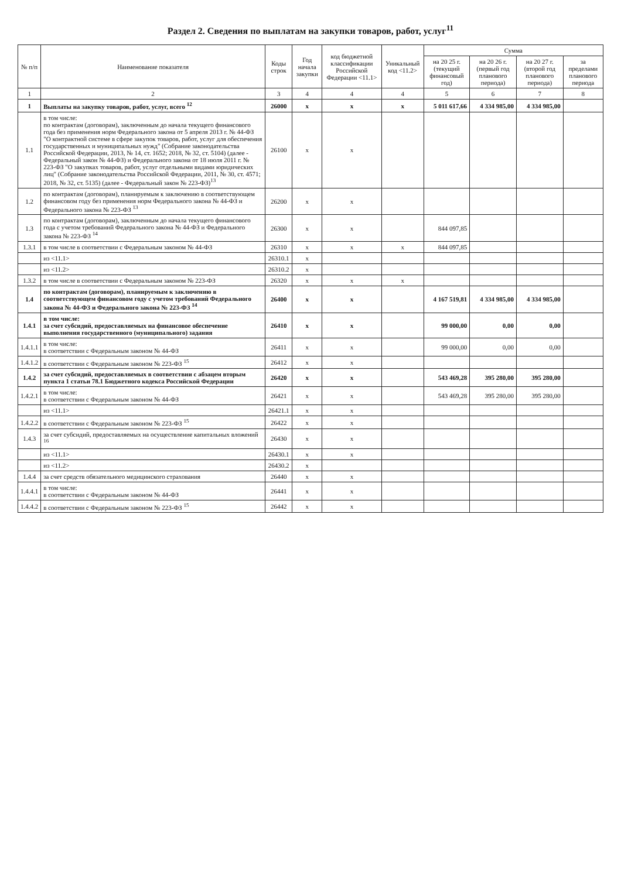Раздел 2. Сведения по выплатам на закупки товаров, работ, услуг<sup>11</sup>
| № п/п | Наименование показателя | Коды строк | Год начала закупки | код бюджетной классификации Российской Федерации <11.1> | Уникальный код <11.2> | Сумма | | | |
| --- | --- | --- | --- | --- | --- | --- | --- | --- | --- |
| | | | | | | на 20 25 г. (текущий финансовый год) | на 20 26 г. (первый год планового периода) | на 20 27 г. (второй год планового периода) | за пределами планового периода |
| 1 | 2 | 3 | 4 | 4 | 4 | 5 | 6 | 7 | 8 |
| 1 | Выплаты на закупку товаров, работ, услуг, всего <sup>12</sup> | 26000 | x | x | x | 5 011 617,66 | 4 334 985,00 | 4 334 985,00 | |
| 1.1 | в том числе: по контрактам (договорам), заключенным до начала текущего финансового года без применения норм Федерального закона от 5 апреля 2013 г. № 44-ФЗ "О контрактной системе в сфере закупок товаров, работ, услуг для обеспечения государственных и муниципальных нужд" (Собрание законодательства Российской Федерации, 2013, № 14, ст. 1652; 2018, № 32, ст. 5104) (далее - Федеральный закон № 44-ФЗ) и Федерального закона от 18 июля 2011 г. № 223-ФЗ "О закупках товаров, работ, услуг отдельными видами юридических лиц" (Собрание законодательства Российской Федерации, 2011, № 30, ст. 4571; 2018, № 32, ст. 5135) (далее - Федеральный закон № 223-ФЗ)<sup>13</sup> | 26100 | x | x | | | | | |
| 1.2 | по контрактам (договорам), планируемым к заключению в соответствующем финансовом году без применения норм Федерального закона № 44-ФЗ и Федерального закона № 223-ФЗ <sup>13</sup> | 26200 | x | x | | | | | |
| 1.3 | по контрактам (договорам), заключенным до начала текущего финансового года с учетом требований Федерального закона № 44-ФЗ и Федерального закона № 223-ФЗ <sup>14</sup> | 26300 | x | x | | 844 097,85 | | | |
| 1.3.1 | в том числе в соответствии с Федеральным законом № 44-ФЗ | 26310 | x | x | x | 844 097,85 | | | |
| | из <11.1> | 26310.1 | x | | | | | | |
| | из <11.2> | 26310.2 | x | | | | | | |
| 1.3.2 | в том числе в соответствии с Федеральным законом № 223-ФЗ | 26320 | x | x | x | | | | |
| 1.4 | по контрактам (договорам), планируемым к заключению в соответствующем финансовом году с учетом требований Федерального закона № 44-ФЗ и Федерального закона № 223-ФЗ <sup>14</sup> | 26400 | x | x | | 4 167 519,81 | 4 334 985,00 | 4 334 985,00 | |
| 1.4.1 | в том числе: за счет субсидий, предоставляемых на финансовое обеспечение выполнения государственного (муниципального) задания | 26410 | x | x | | 99 000,00 | 0,00 | 0,00 | |
| 1.4.1.1 | в том числе: в соответствии с Федеральным законом № 44-ФЗ | 26411 | x | x | | 99 000,00 | 0,00 | 0,00 | |
| 1.4.1.2 | в соответствии с Федеральным законом № 223-ФЗ <sup>15</sup> | 26412 | x | x | | | | | |
| 1.4.2 | за счет субсидий, предоставляемых в соответствии с абзацем вторым пункта 1 статьи 78.1 Бюджетного кодекса Российской Федерации | 26420 | x | x | | 543 469,28 | 395 280,00 | 395 280,00 | |
| 1.4.2.1 | в том числе: в соответствии с Федеральным законом № 44-ФЗ | 26421 | x | x | | 543 469,28 | 395 280,00 | 395 280,00 | |
| | из <11.1> | 26421.1 | x | x | | | | | |
| 1.4.2.2 | в соответствии с Федеральным законом № 223-ФЗ <sup>15</sup> | 26422 | x | x | | | | | |
| 1.4.3 | за счет субсидий, предоставляемых на осуществление капитальных вложений <sup>16</sup> | 26430 | x | x | | | | | |
| | из <11.1> | 26430.1 | x | x | | | | | |
| | из <11.2> | 26430.2 | x | | | | | | |
| 1.4.4 | за счет средств обязательного медицинского страхования | 26440 | x | x | | | | | |
| 1.4.4.1 | в том числе: в соответствии с Федеральным законом № 44-ФЗ | 26441 | x | x | | | | | |
| 1.4.4.2 | в соответствии с Федеральным законом № 223-ФЗ <sup>15</sup> | 26442 | x | x | | | | | |